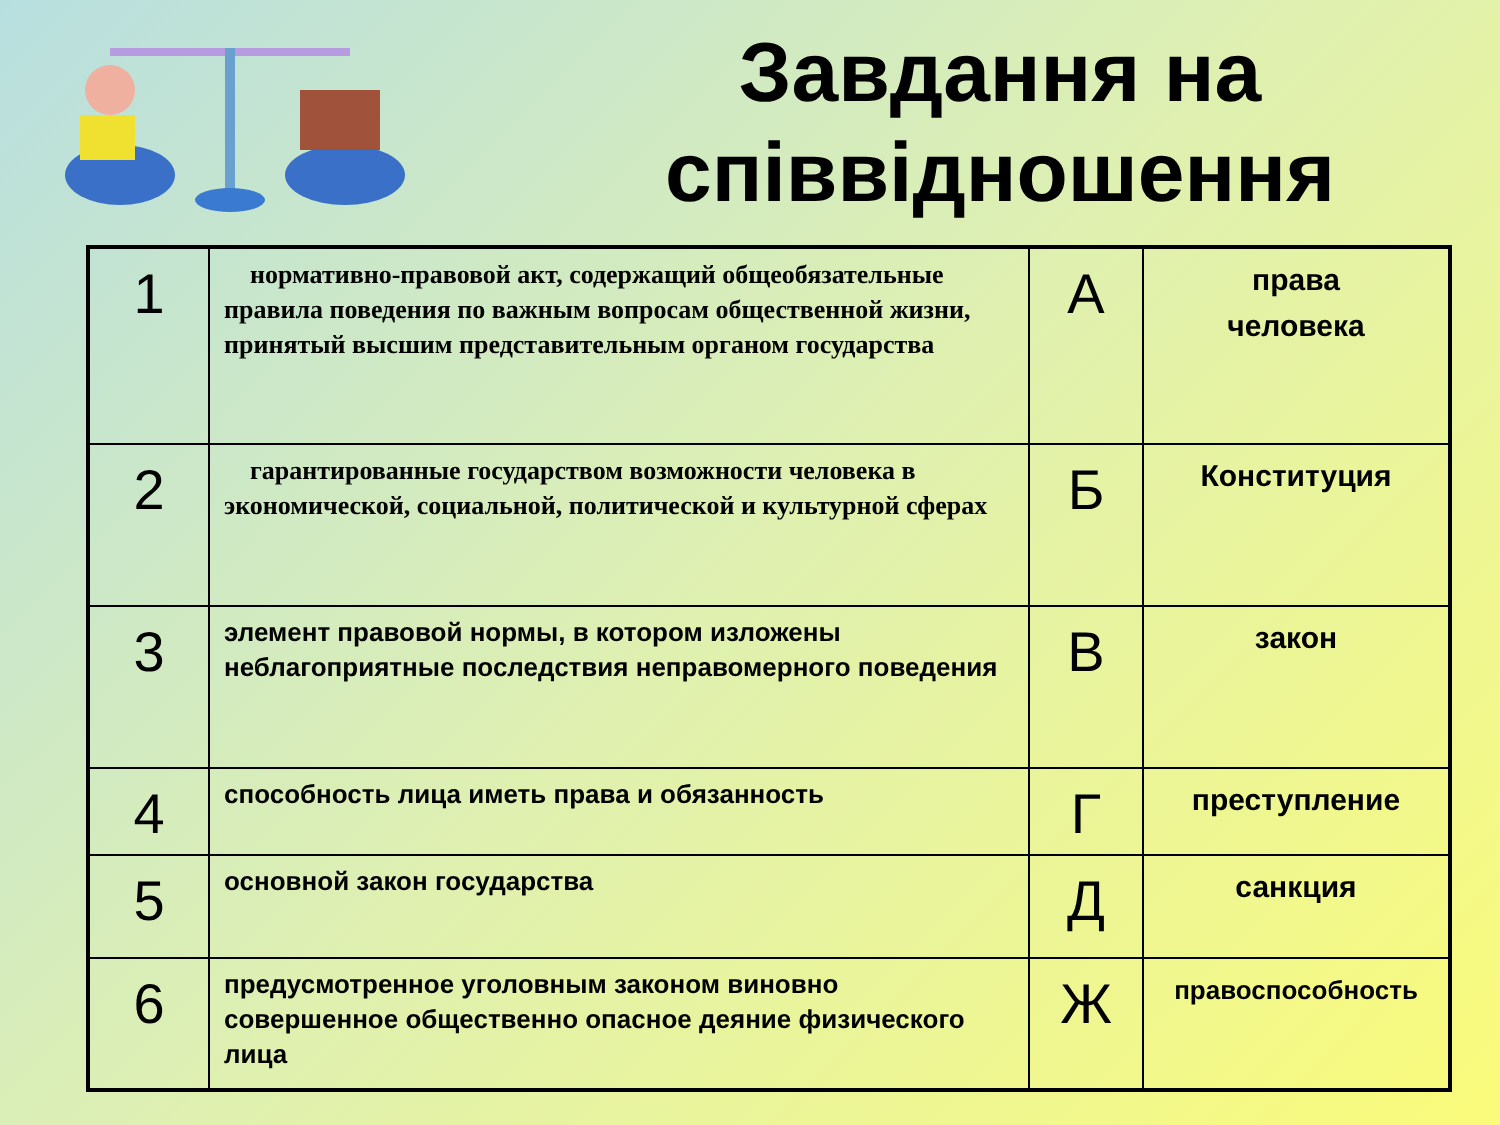Завдання на
співвідношення
| 1 | нормативно-правовой акт, содержащий общеобязательные правила поведения по важным вопросам общественной жизни, принятый высшим представительным органом государства | А | права человека |
| 2 | гарантированные государством возможности человека в экономической, социальной, политической и культурной сферах | Б | Конституция |
| 3 | элемент правовой нормы, в котором изложены неблагоприятные последствия неправомерного поведения | В | закон |
| 4 | способность лица иметь права и обязанность | Г | преступление |
| 5 | основной закон государства | Д | санкция |
| 6 | предусмотренное уголовным законом виновно совершенное общественно опасное деяние физического лица | Ж | правоспособность |